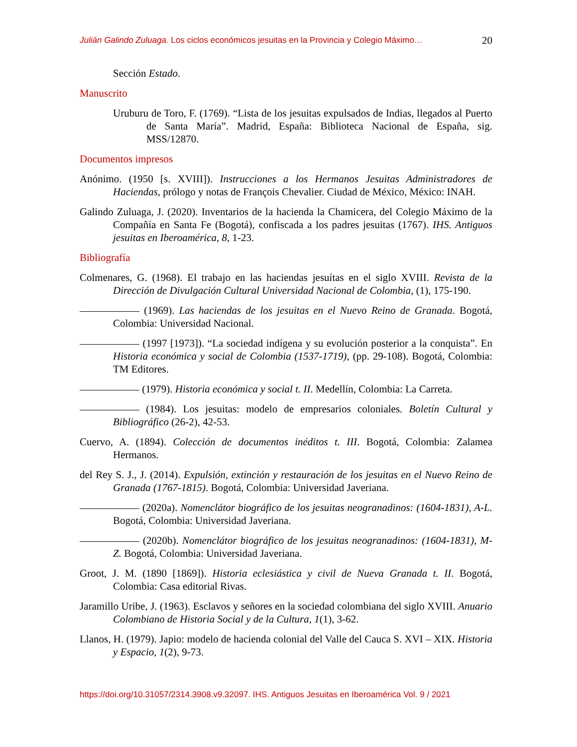Julián Galindo Zuluaga. Los ciclos económicos jesuitas en la Provincia y Colegio Máximo… 20
Sección Estado.
Manuscrito
Uruburu de Toro, F. (1769). “Lista de los jesuitas expulsados de Indias, llegados al Puerto de Santa María”. Madrid, España: Biblioteca Nacional de España, sig. MSS/12870.
Documentos impresos
Anónimo. (1950 [s. XVIII]). Instrucciones a los Hermanos Jesuitas Administradores de Haciendas, prólogo y notas de François Chevalier. Ciudad de México, México: INAH.
Galindo Zuluaga, J. (2020). Inventarios de la hacienda la Chamicera, del Colegio Máximo de la Compañía en Santa Fe (Bogotá), confiscada a los padres jesuitas (1767). IHS. Antiguos jesuitas en Iberoamérica, 8, 1-23.
Bibliografía
Colmenares, G. (1968). El trabajo en las haciendas jesuítas en el siglo XVIII. Revista de la Dirección de Divulgación Cultural Universidad Nacional de Colombia, (1), 175-190.
(1969). Las haciendas de los jesuitas en el Nuevo Reino de Granada. Bogotá, Colombia: Universidad Nacional.
(1997 [1973]). “La sociedad indígena y su evolución posterior a la conquista”. En Historia económica y social de Colombia (1537-1719), (pp. 29-108). Bogotá, Colombia: TM Editores.
(1979). Historia económica y social t. II. Medellín, Colombia: La Carreta.
(1984). Los jesuitas: modelo de empresarios coloniales. Boletín Cultural y Bibliográfico (26-2), 42-53.
Cuervo, A. (1894). Colección de documentos inéditos t. III. Bogotá, Colombia: Zalamea Hermanos.
del Rey S. J., J. (2014). Expulsión, extinción y restauración de los jesuitas en el Nuevo Reino de Granada (1767-1815). Bogotá, Colombia: Universidad Javeriana.
(2020a). Nomenclátor biográfico de los jesuitas neogranadinos: (1604-1831), A-L. Bogotá, Colombia: Universidad Javeriana.
(2020b). Nomenclátor biográfico de los jesuitas neogranadinos: (1604-1831), M-Z. Bogotá, Colombia: Universidad Javeriana.
Groot, J. M. (1890 [1869]). Historia eclesiástica y civil de Nueva Granada t. II. Bogotá, Colombia: Casa editorial Rivas.
Jaramillo Uribe, J. (1963). Esclavos y señores en la sociedad colombiana del siglo XVIII. Anuario Colombiano de Historia Social y de la Cultura, 1(1), 3-62.
Llanos, H. (1979). Japio: modelo de hacienda colonial del Valle del Cauca S. XVI – XIX. Historia y Espacio, 1(2), 9-73.
https://doi.org/10.31057/2314.3908.v9.32097. IHS. Antiguos Jesuitas en Iberoamérica Vol. 9 / 2021